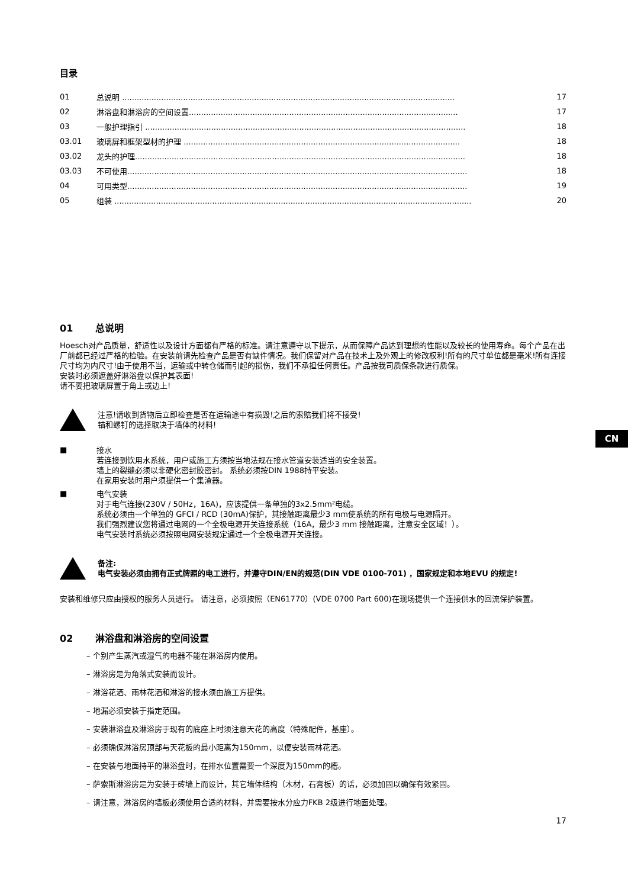CN
目录
| 01 | 总说明 ........................................................................................................................................ | 17 |
| 02 | 淋浴盘和淋浴房的空间设置.............................................................................................................. | 17 |
| 03 | 一般护理指引 ................................................................................................................................... | 18 |
| 03.01 | 玻璃屏和框架型材的护理 ................................................................................................................. | 18 |
| 03.02 | 龙头的护理....................................................................................................................................... | 18 |
| 03.03 | 不可使用........................................................................................................................................... | 18 |
| 04 | 可用类型........................................................................................................................................... | 19 |
| 05 | 组装 .................................................................................................................................................. | 20 |
01 总说明
Hoesch对产品质量，舒适性以及设计方面都有严格的标准。请注意遵守以下提示，从而保障产品达到理想的性能以及较长的使用寿命。每个产品在出厂前都已经过严格的检验。在安装前请先检查产品是否有缺件情况。我们保留对产品在技术上及外观上的修改权利!所有的尺寸单位都是毫米!所有连接尺寸均为内尺寸!由于使用不当，运输或中转仓储而引起的损伤，我们不承担任何责任。产品按我司质保条款进行质保。
安装时必须遮盖好淋浴盘以保护其表面!
请不要把玻璃屏置于角上或边上!
注意!请收到货物后立即检查是否在运输途中有损毁!之后的索赔我们将不接受!
锚和螺钉的选择取决于墙体的材料!
■
接水
若连接到饮用水系统，用户或施工方须按当地法规在接水管道安装适当的安全装置。
墙上的裂缝必须以非硬化密封胶密封。 系统必须按DIN 1988持平安装。
在家用安装时用户须提供一个集渣器。
■
电气安装
对于电气连接(230V / 50Hz，16A)，应该提供一条单独的3x2.5mm²电缆。
系统必须由一个单独的 GFCI / RCD (30mA)保护，其接触距离最少3 mm使系统的所有电极与电源隔开。
我们强烈建议您将通过电网的一个全极电源开关连接系统（16A，最少3 mm 接触距离，注意安全区域！）。
电气安装时系统必须按照电网安装规定通过一个全极电源开关连接。
备注:
电气安装必须由拥有正式牌照的电工进行，并遵守DIN/EN的规范(DIN VDE 0100-701) ，国家规定和本地EVU 的规定!
安装和维修只应由授权的服务人员进行。 请注意，必须按照（EN61770）(VDE 0700 Part 600)在现场提供一个连接供水的回流保护装置。
02 淋浴盘和淋浴房的空间设置
– 个别产生蒸汽或湿气的电器不能在淋浴房内使用。
– 淋浴房是为角落式安装而设计。
– 淋浴花洒、雨林花洒和淋浴的接水须由施工方提供。
– 地漏必须安装于指定范围。
– 安装淋浴盘及淋浴房于现有的底座上时须注意天花的高度（特殊配件，基座）。
– 必须确保淋浴房顶部与天花板的最小距离为150mm，以便安装雨林花洒。
– 在安装与地面持平的淋浴盘时，在排水位置需要一个深度为150mm的槽。
– 萨索斯淋浴房是为安装于砖墙上而设计，其它墙体结构（木材，石膏板）的话，必须加固以确保有效紧固。
– 请注意，淋浴房的墙板必须使用合适的材料，并需要按水分应力FKB 2级进行地面处理。
17